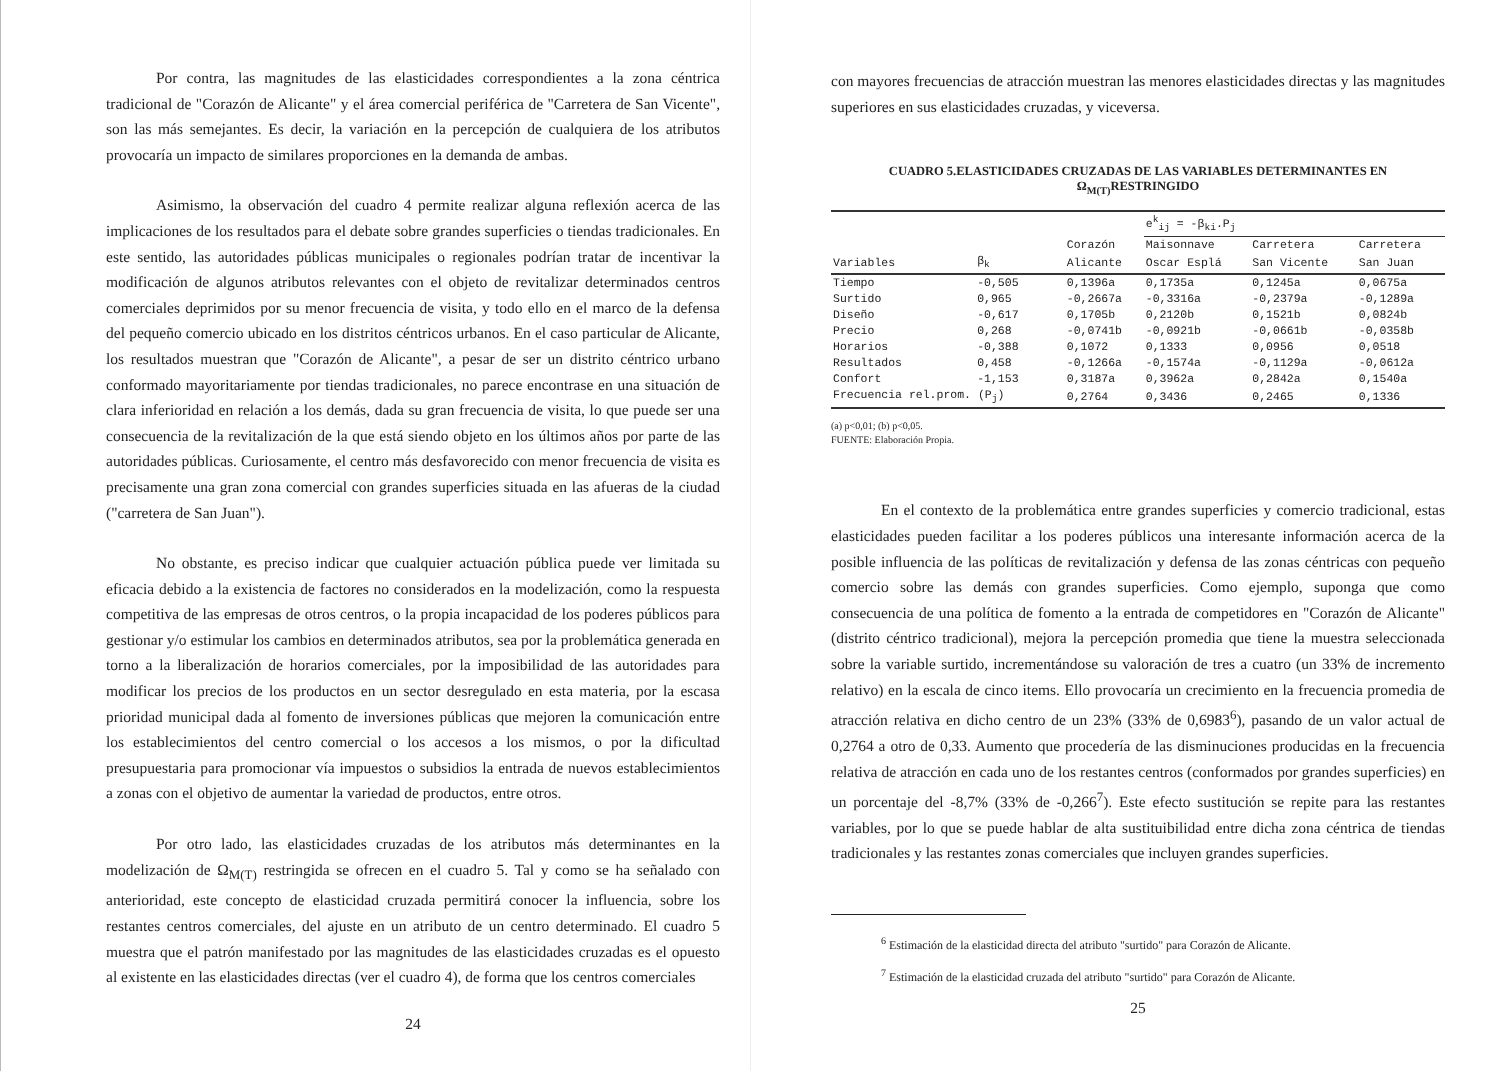Por contra, las magnitudes de las elasticidades correspondientes a la zona céntrica tradicional de "Corazón de Alicante" y el área comercial periférica de "Carretera de San Vicente", son las más semejantes. Es decir, la variación en la percepción de cualquiera de los atributos provocaría un impacto de similares proporciones en la demanda de ambas.
Asimismo, la observación del cuadro 4 permite realizar alguna reflexión acerca de las implicaciones de los resultados para el debate sobre grandes superficies o tiendas tradicionales. En este sentido, las autoridades públicas municipales o regionales podrían tratar de incentivar la modificación de algunos atributos relevantes con el objeto de revitalizar determinados centros comerciales deprimidos por su menor frecuencia de visita, y todo ello en el marco de la defensa del pequeño comercio ubicado en los distritos céntricos urbanos. En el caso particular de Alicante, los resultados muestran que "Corazón de Alicante", a pesar de ser un distrito céntrico urbano conformado mayoritariamente por tiendas tradicionales, no parece encontrase en una situación de clara inferioridad en relación a los demás, dada su gran frecuencia de visita, lo que puede ser una consecuencia de la revitalización de la que está siendo objeto en los últimos años por parte de las autoridades públicas. Curiosamente, el centro más desfavorecido con menor frecuencia de visita es precisamente una gran zona comercial con grandes superficies situada en las afueras de la ciudad ("carretera de San Juan").
No obstante, es preciso indicar que cualquier actuación pública puede ver limitada su eficacia debido a la existencia de factores no considerados en la modelización, como la respuesta competitiva de las empresas de otros centros, o la propia incapacidad de los poderes públicos para gestionar y/o estimular los cambios en determinados atributos, sea por la problemática generada en torno a la liberalización de horarios comerciales, por la imposibilidad de las autoridades para modificar los precios de los productos en un sector desregulado en esta materia, por la escasa prioridad municipal dada al fomento de inversiones públicas que mejoren la comunicación entre los establecimientos del centro comercial o los accesos a los mismos, o por la dificultad presupuestaria para promocionar vía impuestos o subsidios la entrada de nuevos establecimientos a zonas con el objetivo de aumentar la variedad de productos, entre otros.
Por otro lado, las elasticidades cruzadas de los atributos más determinantes en la modelización de Ω<sub>M(T)</sub> restringida se ofrecen en el cuadro 5. Tal y como se ha señalado con anterioridad, este concepto de elasticidad cruzada permitirá conocer la influencia, sobre los restantes centros comerciales, del ajuste en un atributo de un centro determinado. El cuadro 5 muestra que el patrón manifestado por las magnitudes de las elasticidades cruzadas es el opuesto al existente en las elasticidades directas (ver el cuadro 4), de forma que los centros comerciales
24
con mayores frecuencias de atracción muestran las menores elasticidades directas y las magnitudes superiores en sus elasticidades cruzadas, y viceversa.
CUADRO 5.ELASTICIDADES CRUZADAS DE LAS VARIABLES DETERMINANTES EN Ω<sub>M(T)</sub>RESTRINGIDO
| | | | e<sup>k</sup><sub>ij</sub> = -β<sub>ki</sub>.P<sub>j</sub> | | |
| --- | --- | --- | --- | --- | --- |
| | | Corazón | Maisonnave | Carretera | Carretera |
| Variables | β<sub>k</sub> | Alicante | Oscar Esplá | San Vicente | San Juan |
| Tiempo | -0,505 | 0,1396a | 0,1735a | 0,1245a | 0,0675a |
| Surtido | 0,965 | -0,2667a | -0,3316a | -0,2379a | -0,1289a |
| Diseño | -0,617 | 0,1705b | 0,2120b | 0,1521b | 0,0824b |
| Precio | 0,268 | -0,0741b | -0,0921b | -0,0661b | -0,0358b |
| Horarios | -0,388 | 0,1072 | 0,1333 | 0,0956 | 0,0518 |
| Resultados | 0,458 | -0,1266a | -0,1574a | -0,1129a | -0,0612a |
| Confort | -1,153 | 0,3187a | 0,3962a | 0,2842a | 0,1540a |
| Frecuencia rel.prom. (P<sub>j</sub>) | | 0,2764 | 0,3436 | 0,2465 | 0,1336 |
(a) p<0,01; (b) p<0,05.
FUENTE: Elaboración Propia.
En el contexto de la problemática entre grandes superficies y comercio tradicional, estas elasticidades pueden facilitar a los poderes públicos una interesante información acerca de la posible influencia de las políticas de revitalización y defensa de las zonas céntricas con pequeño comercio sobre las demás con grandes superficies. Como ejemplo, suponga que como consecuencia de una política de fomento a la entrada de competidores en "Corazón de Alicante" (distrito céntrico tradicional), mejora la percepción promedia que tiene la muestra seleccionada sobre la variable surtido, incrementándose su valoración de tres a cuatro (un 33% de incremento relativo) en la escala de cinco items. Ello provocaría un crecimiento en la frecuencia promedia de atracción relativa en dicho centro de un 23% (33% de 0,6983<sup>6</sup>), pasando de un valor actual de 0,2764 a otro de 0,33. Aumento que procedería de las disminuciones producidas en la frecuencia relativa de atracción en cada uno de los restantes centros (conformados por grandes superficies) en un porcentaje del -8,7% (33% de -0,266<sup>7</sup>). Este efecto sustitución se repite para las restantes variables, por lo que se puede hablar de alta sustituibilidad entre dicha zona céntrica de tiendas tradicionales y las restantes zonas comerciales que incluyen grandes superficies.
<sup>6</sup> Estimación de la elasticidad directa del atributo "surtido" para Corazón de Alicante.
<sup>7</sup> Estimación de la elasticidad cruzada del atributo "surtido" para Corazón de Alicante.
25